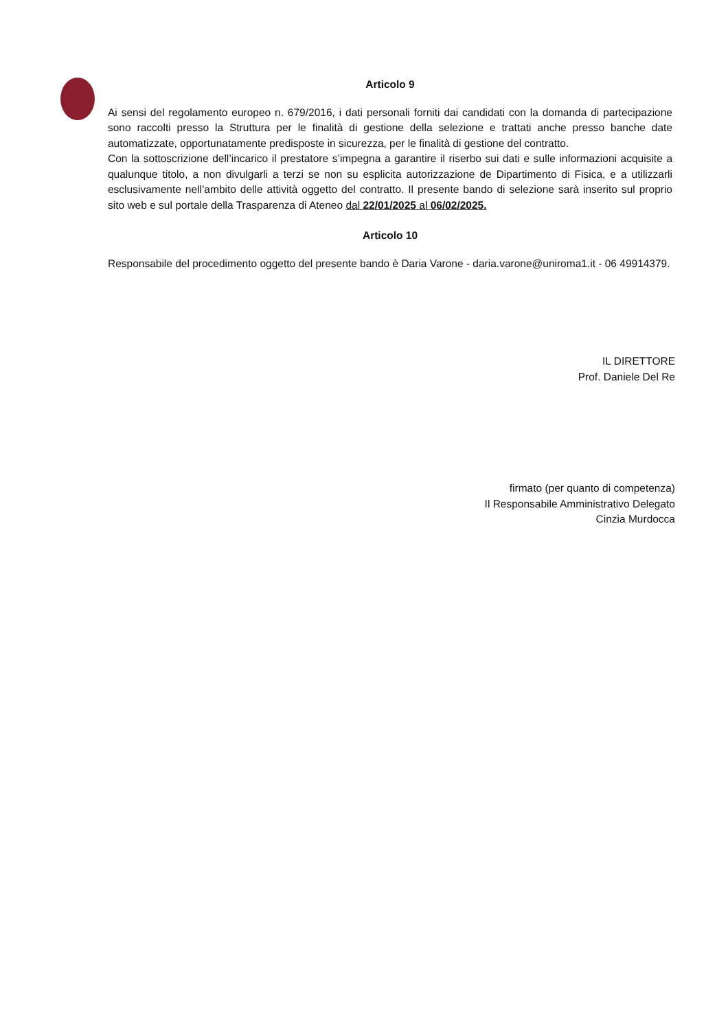Articolo 9
Ai sensi del regolamento europeo n. 679/2016, i dati personali forniti dai candidati con la domanda di partecipazione sono raccolti presso la Struttura per le finalità di gestione della selezione e trattati anche presso banche date automatizzate, opportunatamente predisposte in sicurezza, per le finalità di gestione del contratto.
Con la sottoscrizione dell’incarico il prestatore s’impegna a garantire il riserbo sui dati e sulle informazioni acquisite a qualunque titolo, a non divulgarli a terzi se non su esplicita autorizzazione de Dipartimento di Fisica, e a utilizzarli esclusivamente nell’ambito delle attività oggetto del contratto. Il presente bando di selezione sarà inserito sul proprio sito web e sul portale della Trasparenza di Ateneo dal 22/01/2025 al 06/02/2025.
Articolo 10
Responsabile del procedimento oggetto del presente bando è Daria Varone - daria.varone@uniroma1.it - 06 49914379.
IL DIRETTORE
Prof. Daniele Del Re
firmato (per quanto di competenza)
Il Responsabile Amministrativo Delegato
Cinzia Murdocca